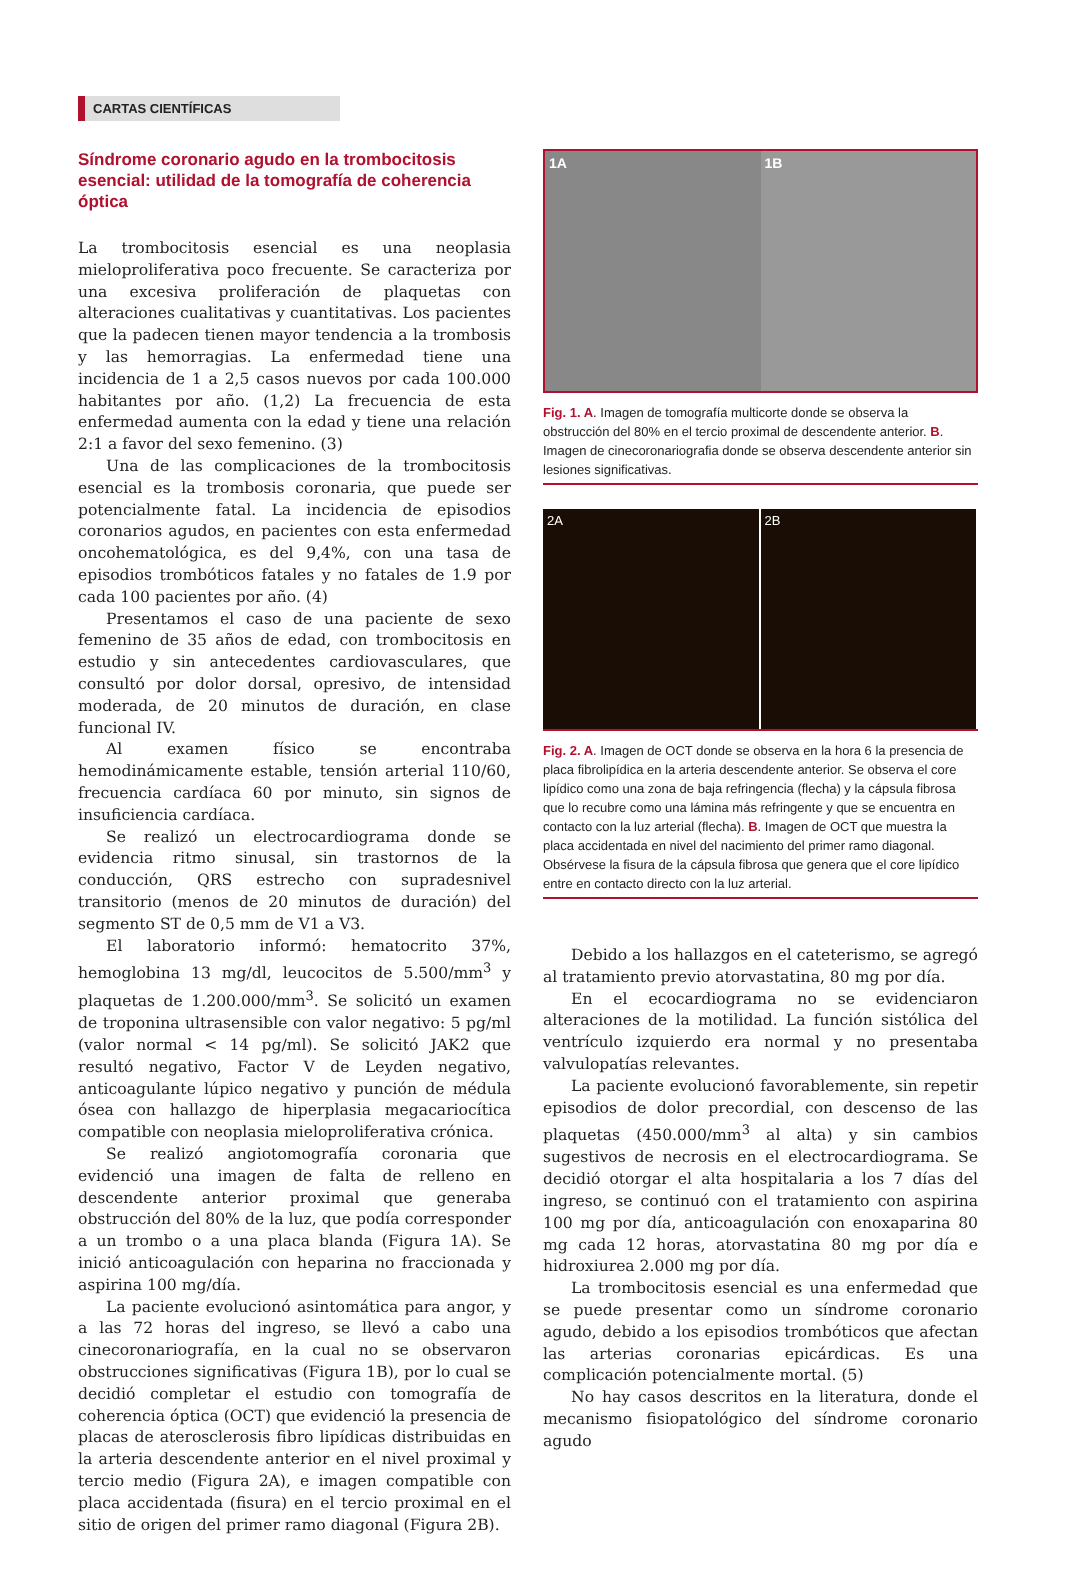CARTAS CIENTÍFICAS
Síndrome coronario agudo en la trombocitosis esencial: utilidad de la tomografía de coherencia óptica
La trombocitosis esencial es una neoplasia mieloproliferativa poco frecuente. Se caracteriza por una excesiva proliferación de plaquetas con alteraciones cualitativas y cuantitativas. Los pacientes que la padecen tienen mayor tendencia a la trombosis y las hemorragias. La enfermedad tiene una incidencia de 1 a 2,5 casos nuevos por cada 100.000 habitantes por año. (1,2) La frecuencia de esta enfermedad aumenta con la edad y tiene una relación 2:1 a favor del sexo femenino. (3)
Una de las complicaciones de la trombocitosis esencial es la trombosis coronaria, que puede ser potencialmente fatal. La incidencia de episodios coronarios agudos, en pacientes con esta enfermedad oncohematológica, es del 9,4%, con una tasa de episodios trombóticos fatales y no fatales de 1.9 por cada 100 pacientes por año. (4)
Presentamos el caso de una paciente de sexo femenino de 35 años de edad, con trombocitosis en estudio y sin antecedentes cardiovasculares, que consultó por dolor dorsal, opresivo, de intensidad moderada, de 20 minutos de duración, en clase funcional IV.
Al examen físico se encontraba hemodinámicamente estable, tensión arterial 110/60, frecuencia cardíaca 60 por minuto, sin signos de insuficiencia cardíaca.
Se realizó un electrocardiograma donde se evidencia ritmo sinusal, sin trastornos de la conducción, QRS estrecho con supradesnivel transitorio (menos de 20 minutos de duración) del segmento ST de 0,5 mm de V1 a V3.
El laboratorio informó: hematocrito 37%, hemoglobina 13 mg/dl, leucocitos de 5.500/mm<sup>3</sup> y plaquetas de 1.200.000/mm<sup>3</sup>. Se solicitó un examen de troponina ultrasensible con valor negativo: 5 pg/ml (valor normal < 14 pg/ml). Se solicitó JAK2 que resultó negativo, Factor V de Leyden negativo, anticoagulante lúpico negativo y punción de médula ósea con hallazgo de hiperplasia megacariocítica compatible con neoplasia mieloproliferativa crónica.
Se realizó angiotomografía coronaria que evidenció una imagen de falta de relleno en descendente anterior proximal que generaba obstrucción del 80% de la luz, que podía corresponder a un trombo o a una placa blanda (Figura 1A). Se inició anticoagulación con heparina no fraccionada y aspirina 100 mg/día.
La paciente evolucionó asintomática para angor, y a las 72 horas del ingreso, se llevó a cabo una cinecoronariografía, en la cual no se observaron obstrucciones significativas (Figura 1B), por lo cual se decidió completar el estudio con tomografía de coherencia óptica (OCT) que evidenció la presencia de placas de aterosclerosis fibro lipídicas distribuidas en la arteria descendente anterior en el nivel proximal y tercio medio (Figura 2A), e imagen compatible con placa accidentada (fisura) en el tercio proximal en el sitio de origen del primer ramo diagonal (Figura 2B).
1A 1B
Fig. 1. A. Imagen de tomografía multicorte donde se observa la obstrucción del 80% en el tercio proximal de descendente anterior. B. Imagen de cinecoronariografia donde se observa descendente anterior sin lesiones significativas.
2A 2B
Fig. 2. A. Imagen de OCT donde se observa en la hora 6 la presencia de placa fibrolipídica en la arteria descendente anterior. Se observa el core lipídico como una zona de baja refringencia (flecha) y la cápsula fibrosa que lo recubre como una lámina más refringente y que se encuentra en contacto con la luz arterial (flecha). B. Imagen de OCT que muestra la placa accidentada en nivel del nacimiento del primer ramo diagonal. Obsérvese la fisura de la cápsula fibrosa que genera que el core lipídico entre en contacto directo con la luz arterial.
Debido a los hallazgos en el cateterismo, se agregó al tratamiento previo atorvastatina, 80 mg por día.
En el ecocardiograma no se evidenciaron alteraciones de la motilidad. La función sistólica del ventrículo izquierdo era normal y no presentaba valvulopatías relevantes.
La paciente evolucionó favorablemente, sin repetir episodios de dolor precordial, con descenso de las plaquetas (450.000/mm<sup>3</sup> al alta) y sin cambios sugestivos de necrosis en el electrocardiograma. Se decidió otorgar el alta hospitalaria a los 7 días del ingreso, se continuó con el tratamiento con aspirina 100 mg por día, anticoagulación con enoxaparina 80 mg cada 12 horas, atorvastatina 80 mg por día e hidroxiurea 2.000 mg por día.
La trombocitosis esencial es una enfermedad que se puede presentar como un síndrome coronario agudo, debido a los episodios trombóticos que afectan las arterias coronarias epicárdicas. Es una complicación potencialmente mortal. (5)
No hay casos descritos en la literatura, donde el mecanismo fisiopatológico del síndrome coronario agudo